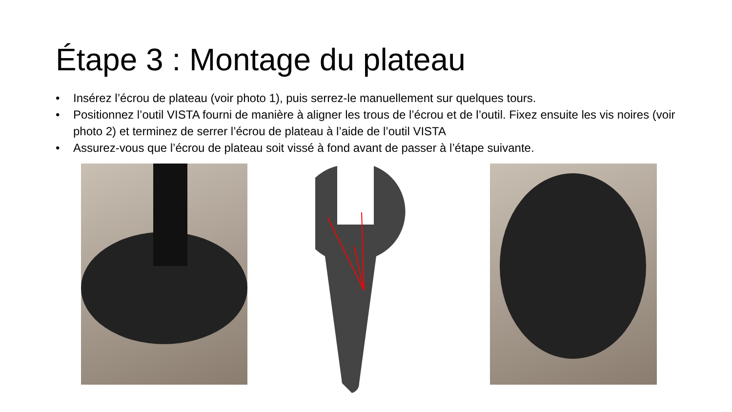Étape 3 : Montage du plateau
• Insérez l’écrou de plateau (voir photo 1), puis serrez-le manuellement sur quelques tours.
• Positionnez l’outil VISTA fourni de manière à aligner les trous de l’écrou et de l’outil. Fixez ensuite les vis noires (voir photo 2) et terminez de serrer l’écrou de plateau à l’aide de l’outil VISTA
• Assurez-vous que l’écrou de plateau soit vissé à fond avant de passer à l’étape suivante.